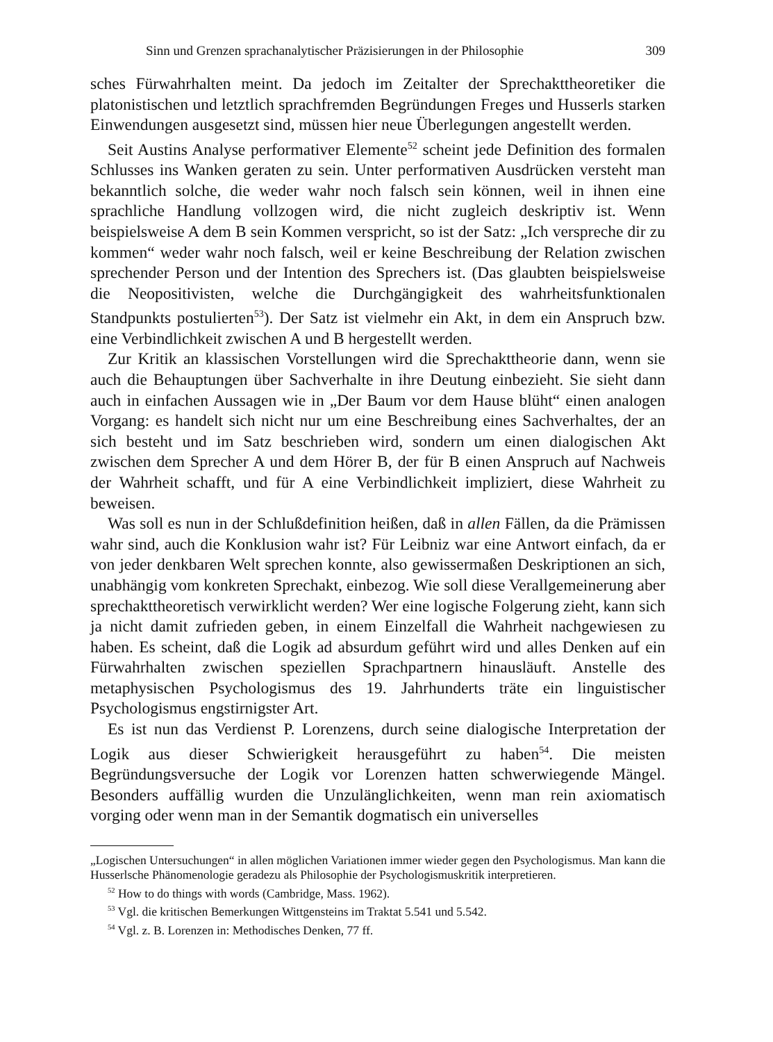Sinn und Grenzen sprachanalytischer Präzisierungen in der Philosophie 309
sches Fürwahrhalten meint. Da jedoch im Zeitalter der Sprechakttheoretiker die platonistischen und letztlich sprachfremden Begründungen Freges und Husserls starken Einwendungen ausgesetzt sind, müssen hier neue Überlegungen angestellt werden.
Seit Austins Analyse performativer Elemente<sup>52</sup> scheint jede Definition des formalen Schlusses ins Wanken geraten zu sein. Unter performativen Ausdrücken versteht man bekanntlich solche, die weder wahr noch falsch sein können, weil in ihnen eine sprachliche Handlung vollzogen wird, die nicht zugleich deskriptiv ist. Wenn beispielsweise A dem B sein Kommen verspricht, so ist der Satz: „Ich verspreche dir zu kommen“ weder wahr noch falsch, weil er keine Beschreibung der Relation zwischen sprechender Person und der Intention des Sprechers ist. (Das glaubten beispielsweise die Neopositivisten, welche die Durchgängigkeit des wahrheitsfunktionalen Standpunkts postulierten<sup>53</sup>). Der Satz ist vielmehr ein Akt, in dem ein Anspruch bzw. eine Verbindlichkeit zwischen A und B hergestellt werden.
Zur Kritik an klassischen Vorstellungen wird die Sprechakttheorie dann, wenn sie auch die Behauptungen über Sachverhalte in ihre Deutung einbezieht. Sie sieht dann auch in einfachen Aussagen wie in „Der Baum vor dem Hause blüht“ einen analogen Vorgang: es handelt sich nicht nur um eine Beschreibung eines Sachverhaltes, der an sich besteht und im Satz beschrieben wird, sondern um einen dialogischen Akt zwischen dem Sprecher A und dem Hörer B, der für B einen Anspruch auf Nachweis der Wahrheit schafft, und für A eine Verbindlichkeit impliziert, diese Wahrheit zu beweisen.
Was soll es nun in der Schlußdefinition heißen, daß in allen Fällen, da die Prämissen wahr sind, auch die Konklusion wahr ist? Für Leibniz war eine Antwort einfach, da er von jeder denkbaren Welt sprechen konnte, also gewissermaßen Deskriptionen an sich, unabhängig vom konkreten Sprechakt, einbezog. Wie soll diese Verallgemeinerung aber sprechakttheoretisch verwirklicht werden? Wer eine logische Folgerung zieht, kann sich ja nicht damit zufrieden geben, in einem Einzelfall die Wahrheit nachgewiesen zu haben. Es scheint, daß die Logik ad absurdum geführt wird und alles Denken auf ein Fürwahrhalten zwischen speziellen Sprachpartnern hinausläuft. Anstelle des metaphysischen Psychologismus des 19. Jahrhunderts träte ein linguistischer Psychologismus engstirnigster Art.
Es ist nun das Verdienst P. Lorenzens, durch seine dialogische Interpretation der Logik aus dieser Schwierigkeit herausgeführt zu haben<sup>54</sup>. Die meisten Begründungsversuche der Logik vor Lorenzen hatten schwerwiegende Mängel. Besonders auffällig wurden die Unzulänglichkeiten, wenn man rein axiomatisch vorging oder wenn man in der Semantik dogmatisch ein universelles
„Logischen Untersuchungen“ in allen möglichen Variationen immer wieder gegen den Psychologismus. Man kann die Husserlsche Phänomenologie geradezu als Philosophie der Psychologismuskritik interpretieren.
<sup>52</sup> How to do things with words (Cambridge, Mass. 1962).
<sup>53</sup> Vgl. die kritischen Bemerkungen Wittgensteins im Traktat 5.541 und 5.542.
<sup>54</sup> Vgl. z. B. Lorenzen in: Methodisches Denken, 77 ff.